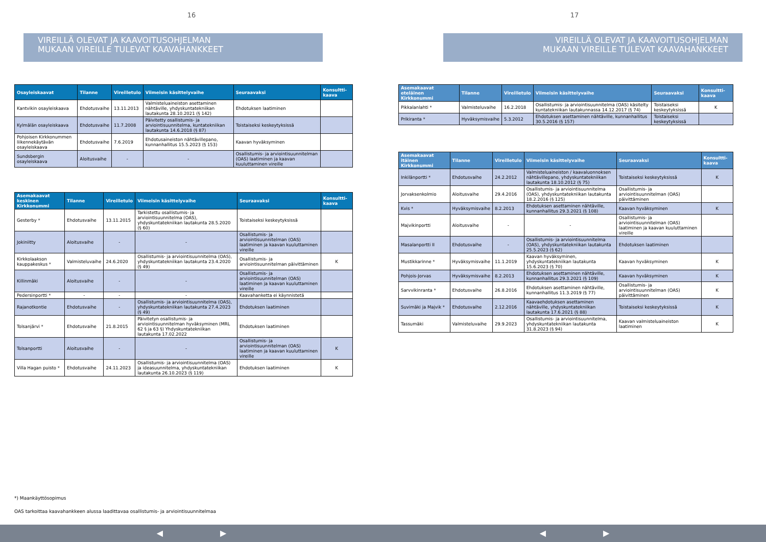16
VIREILLÄ OLEVAT JA KAAVOITUSOHJELMAN
MUKAAN VIREILLE TULEVAT KAAVAHANKKEET
| Osayleiskaavat | Tilanne | Vireilletulo | Viimeisin käsittelyvaihe | Seuraavaksi | Konsultti-kaava |
| --- | --- | --- | --- | --- | --- |
| Kantvikin osayleiskaava | Ehdotusvaihe | 13.11.2013 | Valmisteluaineiston asettaminen nähtäville, yhdyskuntatekniikan lautakunta 28.10.2021 (§ 142) | Ehdotuksen laatiminen | |
| Kylmälän osayleiskaava | Ehdotusvaihe | 11.7.2008 | Päivitetty osallistumis- ja arviointisuunnitelma, kuntatekniikan lautakunta 14.6.2018 (§ 87) | Toistaiseksi keskeytyksissä | |
| Pohjoisen Kirkkonummen liikennekäytävän osayleiskaava | Ehdotusvaihe | 7.6.2019 | Ehdotusaineiston nähtävillepano, kunnanhallitus 15.5.2023 (§ 153) | Kaavan hyväksyminen | |
| Sundsbergin osayleiskaava | Aloitusvaihe | - | - | Osallistumis- ja arviointisuunnitelman (OAS) laatiminen ja kaavan kuuluttaminen vireille | |
| Asemakaavat keskinen Kirkkonummi | Tilanne | Vireilletulo | Viimeisin käsittelyvaihe | Seuraavaksi | Konsultti-kaava |
| --- | --- | --- | --- | --- | --- |
| Gesterby * | Ehdotusvaihe | 13.11.2015 | Tarkistettu osallistumis- ja arviointisuunnitelma (OAS), yhdyskuntatekniikan lautakunta 28.5.2020 (§ 60) | Toistaiseksi keskeytyksissä | |
| Jokiniitty | Aloitusvaihe | - | - | Osallistumis- ja arviointisuunnitelman (OAS) laatiminen ja kaavan kuuluttaminen vireille | |
| Kirkkolaakson kauppakeskus * | Valmisteluvaihe | 24.6.2020 | Osallistumis- ja arviointisuunnitelma (OAS), yhdyskuntatekniikan lautakunta 23.4.2020 (§ 49) | Osallistumis- ja arviointisuunnitelman päivittäminen | K |
| Killinmäki | Aloitusvaihe | - | - | Osallistumis- ja arviointisuunnitelman (OAS) laatiminen ja kaavan kuuluttaminen vireille | |
| Pedersinportti * | - | - | - | Kaavahanketta ei käynnistetä | |
| Rajanotkontie | Ehdotusvaihe | - | Osallistumis- ja arviointisuunnitelma (OAS), yhdyskuntatekniikan lautakunta 27.4.2023 (§ 49) | Ehdotuksen laatiminen | |
| Tolsanjärvi * | Ehdotusvaihe | 21.8.2015 | Päivitetyn osallistumis- ja arviointisuunnitelman hyväksyminen (MRL 62 § ja 63 §) Yhdyskuntatekniikan lautakunta 17.02.2022 | Ehdotuksen laatiminen | |
| Tolsanportti | Aloitusvaihe | - | - | Osallistumis- ja arviointisuunnitelman (OAS) laatiminen ja kaavan kuuluttaminen vireille | K |
| Villa Hagan puisto * | Ehdotusvaihe | 24.11.2023 | Osallistumis- ja arviointisuunnitelma (OAS) ja ideasuunnitelma, yhdyskuntatekniikan lautakunta 26.10.2023 (§ 119) | Ehdotuksen laatiminen | K |
*) Maankäyttösopimus
OAS tarkoittaa kaavahankkeen alussa laadittavaa osallistumis- ja arviointisuunnitelmaa
◀ ▶
17
VIREILLÄ OLEVAT JA KAAVOITUSOHJELMAN
MUKAAN VIREILLE TULEVAT KAAVAHANKKEET
| Asemakaavat eteläinen Kirkkonummi | Tilanne | Vireilletulo | Viimeisin käsittelyvaihe | Seuraavaksi | Konsultti-kaava |
| --- | --- | --- | --- | --- | --- |
| Pikkalanlahti * | Valmisteluvaihe | 16.2.2018 | Osallistumis- ja arviointisuunnitelma (OAS) käsitelty kuntatekniikan lautakunnassa 14.12.2017 (§ 74) | Toistaiseksi keskeytyksissä | K |
| Prikiranta * | Hyväksymisvaihe | 5.3.2012 | Ehdotuksen asettaminen nähtäville, kunnanhallitus 30.5.2016 (§ 157) | Toistaiseksi keskeytyksissä | |
| Asemakaavat itäinen Kirkkonummi | Tilanne | Vireilletulo | Viimeisin käsittelyvaihe | Seuraavaksi | Konsultti-kaava |
| --- | --- | --- | --- | --- | --- |
| Inkilänportti * | Ehdotusvaihe | 24.2.2012 | Valmisteluaineiston / kaavaluonnoksen nähtävillepano, yhdyskuntatekniikan lautakunta 18.10.2012 (§ 75) | Toistaiseksi keskeytyksissä | K |
| Jorvaksenkolmio | Aloitusvaihe | 29.4.2016 | Osallistumis- ja arviointisuunnitelma (OAS), yhdyskuntatekniikan lautakunta 18.2.2016 (§ 125) | Osallistumis- ja arviointisuunnitelman (OAS) päivittäminen | |
| Kvis * | Hyväksymisvaihe | 8.2.2013 | Ehdotuksen asettaminen nähtäville, kunnanhallitus 29.3.2021 (§ 108) | Kaavan hyväksyminen | K |
| Majvikinportti | Aloitusvaihe | - | - | Osallistumis- ja arviointisuunnitelman (OAS) laatiminen ja kaavan kuuluttaminen vireille | |
| Masalanportti II | Ehdotusvaihe | - | Osallistumis- ja arviointisuunnitelma (OAS), yhdyskuntatekniikan lautakunta 25.5.2023 (§ 62) | Ehdotuksen laatiminen | |
| Mustikkarinne * | Hyväksymisvaihe | 11.1.2019 | Kaavan hyväksyminen, yhdyskuntatekniikan lautakunta 15.6.2023 (§ 70) | Kaavan hyväksyminen | K |
| Pohjois-Jorvas | Hyväksymisvaihe | 8.2.2013 | Ehdotuksen asettaminen nähtäville, kunnanhallitus 29.3.2021 (§ 109) | Kaavan hyväksyminen | K |
| Sarvvikinranta * | Ehdotusvaihe | 26.8.2016 | Ehdotuksen asettaminen nähtäville, kunnanhallitus 11.3.2019 (§ 77) | Osallistumis- ja arviointisuunnitelman (OAS) päivittäminen | K |
| Suvimäki ja Majvik * | Ehdotusvaihe | 2.12.2016 | Kaavaehdotuksen asettaminen nähtäville, yhdyskuntatekniikan lautakunta 17.6.2021 (§ 88) | Toistaiseksi keskeytyksissä | K |
| Tassumäki | Valmisteluvaihe | 29.9.2023 | Osallistumis- ja arviointisuunnitelma, yhdyskuntatekniikan lautakunta 31.8.2023 (§ 94) | Kaavan valmisteluaineiston laatiminen | K |
◀ ▶